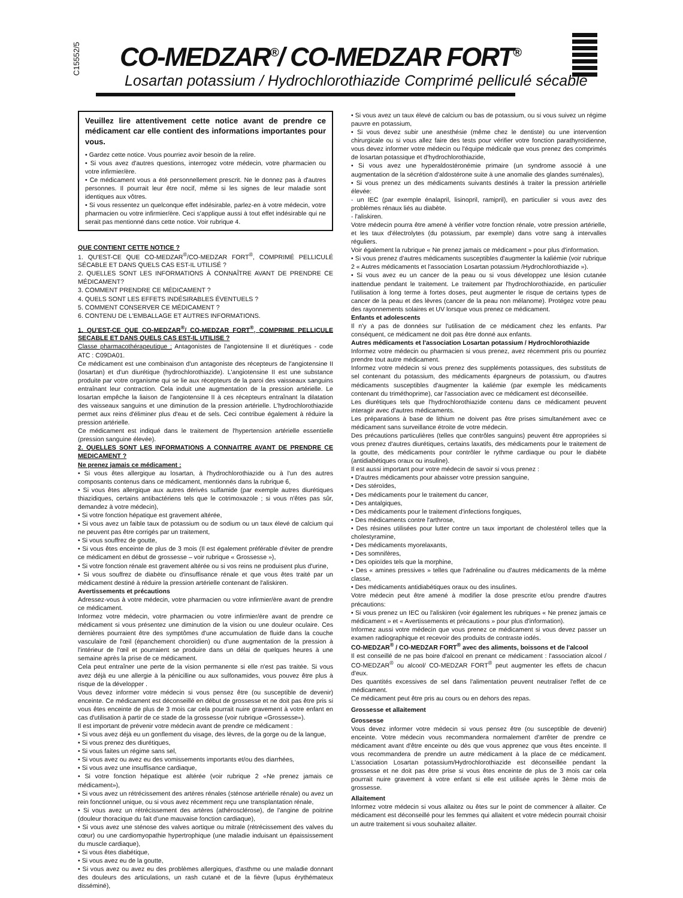C15552/5
CO-MEDZAR<sup>®</sup>/ CO-MEDZAR FORT<sup>®</sup>
Losartan potassium / Hydrochlorothiazide Comprimé pelliculé sécable
Veuillez lire attentivement cette notice avant de prendre ce médicament car elle contient des informations importantes pour vous.
• Gardez cette notice. Vous pourriez avoir besoin de la relire.
• Si vous avez d'autres questions, interrogez votre médecin, votre pharmacien ou votre infirmier/ère.
• Ce médicament vous a été personnellement prescrit. Ne le donnez pas à d'autres personnes. Il pourrait leur être nocif, même si les signes de leur maladie sont identiques aux vôtres.
• Si vous ressentez un quelconque effet indésirable, parlez-en à votre médecin, votre pharmacien ou votre infirmier/ère. Ceci s'applique aussi à tout effet indésirable qui ne serait pas mentionné dans cette notice. Voir rubrique 4.
QUE CONTIENT CETTE NOTICE ?
1. QU'EST-CE QUE CO-MEDZAR<sup>®</sup>/CO-MEDZAR FORT<sup>®</sup>, COMPRIMÉ PELLICULÉ SÉCABLE ET DANS QUELS CAS EST-IL UTILISÉ ?
2. QUELLES SONT LES INFORMATIONS À CONNAÎTRE AVANT DE PRENDRE CE MÉDICAMENT?
3. COMMENT PRENDRE CE MÉDICAMENT ?
4. QUELS SONT LES EFFETS INDÉSIRABLES ÉVENTUELS ?
5. COMMENT CONSERVER CE MÉDICAMENT ?
6. CONTENU DE L'EMBALLAGE ET AUTRES INFORMATIONS.
1. QU'EST-CE QUE CO-MEDZAR<sup>®</sup>/ CO-MEDZAR FORT<sup>®</sup>, COMPRIME PELLICULE SECABLE ET DANS QUELS CAS EST-IL UTILISE ?
Classe pharmacothérapeutique : Antagonistes de l'angiotensine II et diurétiques - code ATC : C09DA01.
Ce médicament est une combinaison d'un antagoniste des récepteurs de l'angiotensine II (losartan) et d'un diurétique (hydrochlorothiazide). L'angiotensine II est une substance produite par votre organisme qui se lie aux récepteurs de la paroi des vaisseaux sanguins entraînant leur contraction. Cela induit une augmentation de la pression artérielle. Le losartan empêche la liaison de l'angiotensine II à ces récepteurs entraînant la dilatation des vaisseaux sanguins et une diminution de la pression artérielle. L'hydrochlorothiazide permet aux reins d'éliminer plus d'eau et de sels. Ceci contribue également à réduire la pression artérielle.
Ce médicament est indiqué dans le traitement de l'hypertension artérielle essentielle (pression sanguine élevée).
2. QUELLES SONT LES INFORMATIONS A CONNAITRE AVANT DE PRENDRE CE MEDICAMENT ?
Ne prenez jamais ce médicament :
• Si vous êtes allergique au losartan, à l'hydrochlorothiazide ou à l'un des autres composants contenus dans ce médicament, mentionnés dans la rubrique 6,
• Si vous êtes allergique aux autres dérivés sulfamide (par exemple autres diurétiques thiazidiques, certains antibactériens tels que le cotrimoxazole ; si vous n'êtes pas sûr, demandez à votre médecin),
• Si votre fonction hépatique est gravement altérée,
• Si vous avez un faible taux de potassium ou de sodium ou un taux élevé de calcium qui ne peuvent pas être corrigés par un traitement,
• Si vous souffrez de goutte,
• Si vous êtes enceinte de plus de 3 mois (Il est également préférable d'éviter de prendre ce médicament en début de grossesse – voir rubrique « Grossesse »),
• Si votre fonction rénale est gravement altérée ou si vos reins ne produisent plus d'urine,
• Si vous souffrez de diabète ou d'insuffisance rénale et que vous êtes traité par un médicament destiné à réduire la pression artérielle contenant de l'aliskiren.
Avertissements et précautions
Adressez-vous à votre médecin, votre pharmacien ou votre infirmier/ère avant de prendre ce médicament.
Informez votre médecin, votre pharmacien ou votre infirmier/ère avant de prendre ce médicament si vous présentez une diminution de la vision ou une douleur oculaire. Ces dernières pourraient être des symptômes d'une accumulation de fluide dans la couche vasculaire de l'œil (épanchement choroïdien) ou d'une augmentation de la pression à l'intérieur de l'œil et pourraient se produire dans un délai de quelques heures à une semaine après la prise de ce médicament.
Cela peut entraîner une perte de la vision permanente si elle n'est pas traitée. Si vous avez déjà eu une allergie à la pénicilline ou aux sulfonamides, vous pouvez être plus à risque de la développer .
Vous devez informer votre médecin si vous pensez être (ou susceptible de devenir) enceinte. Ce médicament est déconseillé en début de grossesse et ne doit pas être pris si vous êtes enceinte de plus de 3 mois car cela pourrait nuire gravement à votre enfant en cas d'utilisation à partir de ce stade de la grossesse (voir rubrique «Grossesse»).
Il est important de prévenir votre médecin avant de prendre ce médicament :
• Si vous avez déjà eu un gonflement du visage, des lèvres, de la gorge ou de la langue,
• Si vous prenez des diurétiques,
• Si vous faites un régime sans sel,
• Si vous avez ou avez eu des vomissements importants et/ou des diarrhées,
• Si vous avez une insuffisance cardiaque,
• Si votre fonction hépatique est altérée (voir rubrique 2 «Ne prenez jamais ce médicament»),
• Si vous avez un rétrécissement des artères rénales (sténose artérielle rénale) ou avez un rein fonctionnel unique, ou si vous avez récemment reçu une transplantation rénale,
• Si vous avez un rétrécissement des artères (athérosclérose), de l'angine de poitrine (douleur thoracique du fait d'une mauvaise fonction cardiaque),
• Si vous avez une sténose des valves aortique ou mitrale (rétrécissement des valves du cœur) ou une cardiomyopathie hypertrophique (une maladie induisant un épaississement du muscle cardiaque),
• Si vous êtes diabétique,
• Si vous avez eu de la goutte,
• Si vous avez ou avez eu des problèmes allergiques, d'asthme ou une maladie donnant des douleurs des articulations, un rash cutané et de la fièvre (lupus érythémateux disséminé),
• Si vous avez un taux élevé de calcium ou bas de potassium, ou si vous suivez un régime pauvre en potassium,
• Si vous devez subir une anesthésie (même chez le dentiste) ou une intervention chirurgicale ou si vous allez faire des tests pour vérifier votre fonction parathyroïdienne, vous devez informer votre médecin ou l'équipe médicale que vous prenez des comprimés de losartan potassique et d'hydrochlorothiazide,
• Si vous avez une hyperaldostéronémie primaire (un syndrome associé à une augmentation de la sécrétion d'aldostérone suite à une anomalie des glandes surrénales),
• Si vous prenez un des médicaments suivants destinés à traiter la pression artérielle élevée:
- un IEC (par exemple énalapril, lisinopril, ramipril), en particulier si vous avez des problèmes rénaux liés au diabète.
- l'aliskiren.
Votre médecin pourra être amené à vérifier votre fonction rénale, votre pression artérielle, et les taux d'électrolytes (du potassium, par exemple) dans votre sang à intervalles réguliers.
Voir également la rubrique « Ne prenez jamais ce médicament » pour plus d'information.
• Si vous prenez d'autres médicaments susceptibles d'augmenter la kaliémie (voir rubrique 2 « Autres médicaments et l'association Losartan potassium /Hydrochlorothiazide »).
• Si vous avez eu un cancer de la peau ou si vous développez une lésion cutanée inattendue pendant le traitement. Le traitement par l'hydrochlorothiazide, en particulier l'utilisation à long terme à fortes doses, peut augmenter le risque de certains types de cancer de la peau et des lèvres (cancer de la peau non mélanome). Protégez votre peau des rayonnements solaires et UV lorsque vous prenez ce médicament.
Enfants et adolescents
Il n'y a pas de données sur l'utilisation de ce médicament chez les enfants. Par conséquent, ce médicament ne doit pas être donné aux enfants.
Autres médicaments et l'association Losartan potassium / Hydrochlorothiazide
Informez votre médecin ou pharmacien si vous prenez, avez récemment pris ou pourriez prendre tout autre médicament.
Informez votre médecin si vous prenez des suppléments potassiques, des substituts de sel contenant du potassium, des médicaments épargneurs de potassium, ou d'autres médicaments susceptibles d'augmenter la kaliémie (par exemple les médicaments contenant du triméthoprime), car l'association avec ce médicament est déconseillée.
Les diurétiques tels que l'hydrochlorothiazide contenu dans ce médicament peuvent interagir avec d'autres médicaments.
Les préparations à base de lithium ne doivent pas être prises simultanément avec ce médicament sans surveillance étroite de votre médecin.
Des précautions particulières (telles que contrôles sanguins) peuvent être appropriées si vous prenez d'autres diurétiques, certains laxatifs, des médicaments pour le traitement de la goutte, des médicaments pour contrôler le rythme cardiaque ou pour le diabète (antidiabétiques oraux ou insuline).
Il est aussi important pour votre médecin de savoir si vous prenez :
• D'autres médicaments pour abaisser votre pression sanguine,
• Des stéroïdes,
• Des médicaments pour le traitement du cancer,
• Des antalgiques,
• Des médicaments pour le traitement d'infections fongiques,
• Des médicaments contre l'arthrose,
• Des résines utilisées pour lutter contre un taux important de cholestérol telles que la cholestyramine,
• Des médicaments myorelaxants,
• Des somnifères,
• Des opioïdes tels que la morphine,
• Des « amines pressives » telles que l'adrénaline ou d'autres médicaments de la même classe,
• Des médicaments antidiabétiques oraux ou des insulines.
Votre médecin peut être amené à modifier la dose prescrite et/ou prendre d'autres précautions:
• Si vous prenez un IEC ou l'aliskiren (voir également les rubriques « Ne prenez jamais ce médicament » et « Avertissements et précautions » pour plus d'information).
Informez aussi votre médecin que vous prenez ce médicament si vous devez passer un examen radiographique et recevoir des produits de contraste iodés.
CO-MEDZAR<sup>®</sup> / CO-MEDZAR FORT<sup>®</sup> avec des aliments, boissons et de l'alcool
Il est conseillé de ne pas boire d'alcool en prenant ce médicament : l'association alcool / CO-MEDZAR<sup>®</sup> ou alcool/ CO-MEDZAR FORT<sup>®</sup> peut augmenter les effets de chacun d'eux.
Des quantités excessives de sel dans l'alimentation peuvent neutraliser l'effet de ce médicament.
Ce médicament peut être pris au cours ou en dehors des repas.
Grossesse et allaitement
Grossesse
Vous devez informer votre médecin si vous pensez être (ou susceptible de devenir) enceinte. Votre médecin vous recommandera normalement d'arrêter de prendre ce médicament avant d'être enceinte ou dès que vous apprenez que vous êtes enceinte. Il vous recommandera de prendre un autre médicament à la place de ce médicament. L'association Losartan potassium/Hydrochlorothiazide est déconseillée pendant la grossesse et ne doit pas être prise si vous êtes enceinte de plus de 3 mois car cela pourrait nuire gravement à votre enfant si elle est utilisée après le 3ème mois de grossesse.
Allaitement
Informez votre médecin si vous allaitez ou êtes sur le point de commencer à allaiter. Ce médicament est déconseillé pour les femmes qui allaitent et votre médecin pourrait choisir un autre traitement si vous souhaitez allaiter.